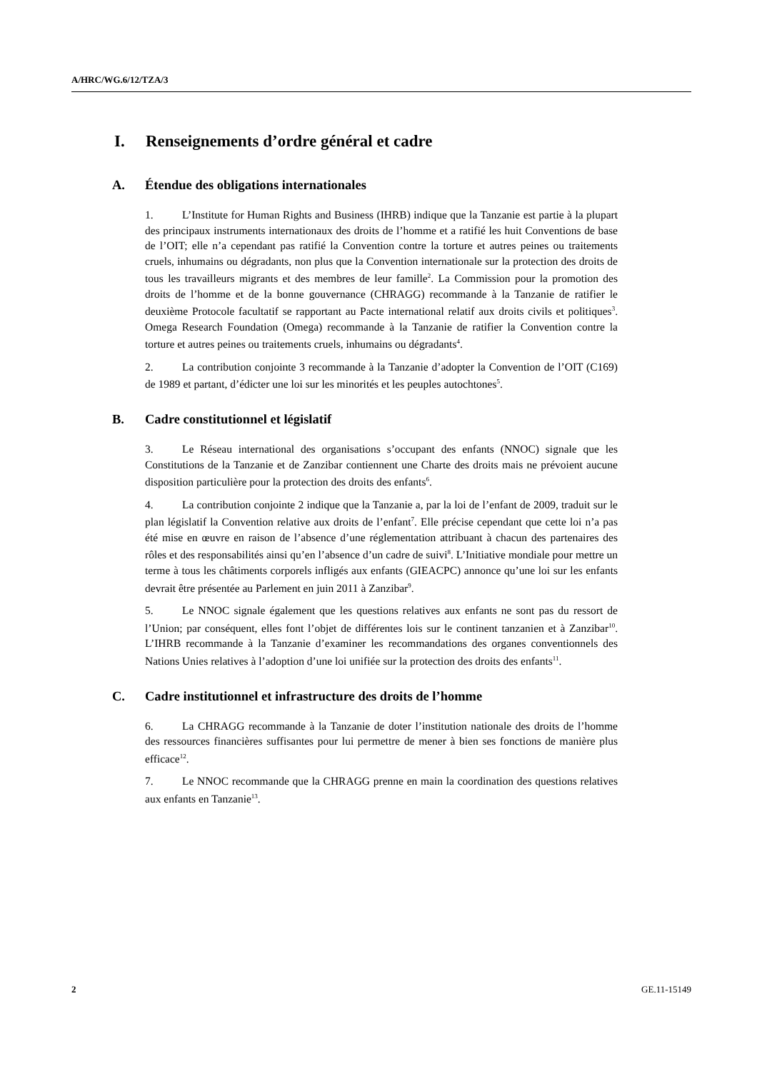A/HRC/WG.6/12/TZA/3
I. Renseignements d’ordre général et cadre
A. Étendue des obligations internationales
1. L’Institute for Human Rights and Business (IHRB) indique que la Tanzanie est partie à la plupart des principaux instruments internationaux des droits de l’homme et a ratifié les huit Conventions de base de l’OIT; elle n’a cependant pas ratifié la Convention contre la torture et autres peines ou traitements cruels, inhumains ou dégradants, non plus que la Convention internationale sur la protection des droits de tous les travailleurs migrants et des membres de leur famille<sup>2</sup>. La Commission pour la promotion des droits de l’homme et de la bonne gouvernance (CHRAGG) recommande à la Tanzanie de ratifier le deuxième Protocole facultatif se rapportant au Pacte international relatif aux droits civils et politiques<sup>3</sup>. Omega Research Foundation (Omega) recommande à la Tanzanie de ratifier la Convention contre la torture et autres peines ou traitements cruels, inhumains ou dégradants<sup>4</sup>.
2. La contribution conjointe 3 recommande à la Tanzanie d’adopter la Convention de l’OIT (C169) de 1989 et partant, d’édicter une loi sur les minorités et les peuples autochtones<sup>5</sup>.
B. Cadre constitutionnel et législatif
3. Le Réseau international des organisations s’occupant des enfants (NNOC) signale que les Constitutions de la Tanzanie et de Zanzibar contiennent une Charte des droits mais ne prévoient aucune disposition particulière pour la protection des droits des enfants<sup>6</sup>.
4. La contribution conjointe 2 indique que la Tanzanie a, par la loi de l’enfant de 2009, traduit sur le plan législatif la Convention relative aux droits de l’enfant<sup>7</sup>. Elle précise cependant que cette loi n’a pas été mise en œuvre en raison de l’absence d’une réglementation attribuant à chacun des partenaires des rôles et des responsabilités ainsi qu’en l’absence d’un cadre de suivi<sup>8</sup>. L’Initiative mondiale pour mettre un terme à tous les châtiments corporels infligés aux enfants (GIEACPC) annonce qu’une loi sur les enfants devrait être présentée au Parlement en juin 2011 à Zanzibar<sup>9</sup>.
5. Le NNOC signale également que les questions relatives aux enfants ne sont pas du ressort de l’Union; par conséquent, elles font l’objet de différentes lois sur le continent tanzanien et à Zanzibar<sup>10</sup>. L’IHRB recommande à la Tanzanie d’examiner les recommandations des organes conventionnels des Nations Unies relatives à l’adoption d’une loi unifiée sur la protection des droits des enfants<sup>11</sup>.
C. Cadre institutionnel et infrastructure des droits de l’homme
6. La CHRAGG recommande à la Tanzanie de doter l’institution nationale des droits de l’homme des ressources financières suffisantes pour lui permettre de mener à bien ses fonctions de manière plus efficace<sup>12</sup>.
7. Le NNOC recommande que la CHRAGG prenne en main la coordination des questions relatives aux enfants en Tanzanie<sup>13</sup>.
2 GE.11-15149